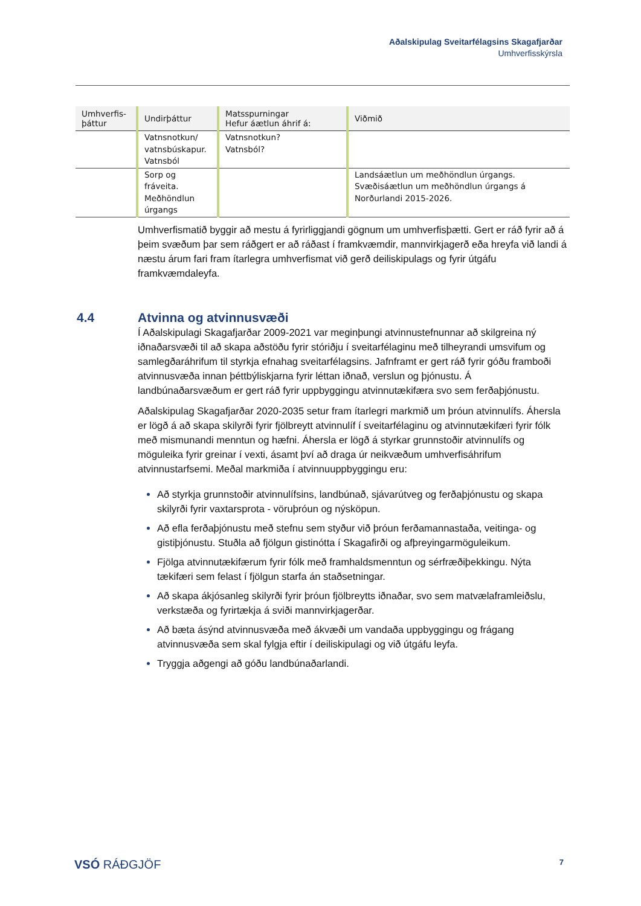Aðalskipulag Sveitarfélagsins Skagafjarðar
Umhverfisskýrsla
| Umhverfis- þáttur | Undirþáttur | Matsspurningar Hefur áætlun áhrif á: | Viðmið |
| --- | --- | --- | --- |
| | Vatnsnotkun/ vatnsbúskapur. Vatnsból | Vatnsnotkun? Vatnsból? | |
| | Sorp og fráveita. Meðhöndlun úrgangs | | Landsáætlun um meðhöndlun úrgangs. Svæðisáætlun um meðhöndlun úrgangs á Norðurlandi 2015-2026. |
Umhverfismatið byggir að mestu á fyrirliggjandi gögnum um umhverfisþætti. Gert er ráð fyrir að á þeim svæðum þar sem ráðgert er að ráðast í framkvæmdir, mannvirkjagerð eða hreyfa við landi á næstu árum fari fram ítarlegra umhverfismat við gerð deiliskipulags og fyrir útgáfu framkvæmdaleyfa.
4.4 Atvinna og atvinnusvæði
Í Aðalskipulagi Skagafjarðar 2009-2021 var meginþungi atvinnustefnunnar að skilgreina ný iðnaðarsvæði til að skapa aðstöðu fyrir stóriðju í sveitarfélaginu með tilheyrandi umsvifum og samlegðaráhrifum til styrkja efnahag sveitarfélagsins. Jafnframt er gert ráð fyrir góðu framboði atvinnusvæða innan þéttbýliskjarna fyrir léttan iðnað, verslun og þjónustu. Á landbúnaðarsvæðum er gert ráð fyrir uppbyggingu atvinnutækifæra svo sem ferðaþjónustu.
Aðalskipulag Skagafjarðar 2020-2035 setur fram ítarlegri markmið um þróun atvinnulífs. Áhersla er lögð á að skapa skilyrði fyrir fjölbreytt atvinnulíf í sveitarfélaginu og atvinnutækifæri fyrir fólk með mismunandi menntun og hæfni. Áhersla er lögð á styrkar grunnstoðir atvinnulífs og möguleika fyrir greinar í vexti, ásamt því að draga úr neikvæðum umhverfisáhrifum atvinnustarfsemi. Meðal markmiða í atvinnuuppbyggingu eru:
Að styrkja grunnstoðir atvinnulífsins, landbúnað, sjávarútveg og ferðaþjónustu og skapa skilyrði fyrir vaxtarsprota - vöruþróun og nýsköpun.
Að efla ferðaþjónustu með stefnu sem styður við þróun ferðamannastaða, veitinga- og gistiþjónustu. Stuðla að fjölgun gistinótta í Skagafirði og afþreyingarmöguleikum.
Fjölga atvinnutækifærum fyrir fólk með framhaldsmenntun og sérfræðiþekkingu. Nýta tækifæri sem felast í fjölgun starfa án staðsetningar.
Að skapa ákjósanleg skilyrði fyrir þróun fjölbreytts iðnaðar, svo sem matvælaframleiðslu, verkstæða og fyrirtækja á sviði mannvirkjagerðar.
Að bæta ásýnd atvinnusvæða með ákvæði um vandaða uppbyggingu og frágang atvinnusvæða sem skal fylgja eftir í deiliskipulagi og við útgáfu leyfa.
Tryggja aðgengi að góðu landbúnaðarlandi.
VSÓ RÁÐGJÖF 7